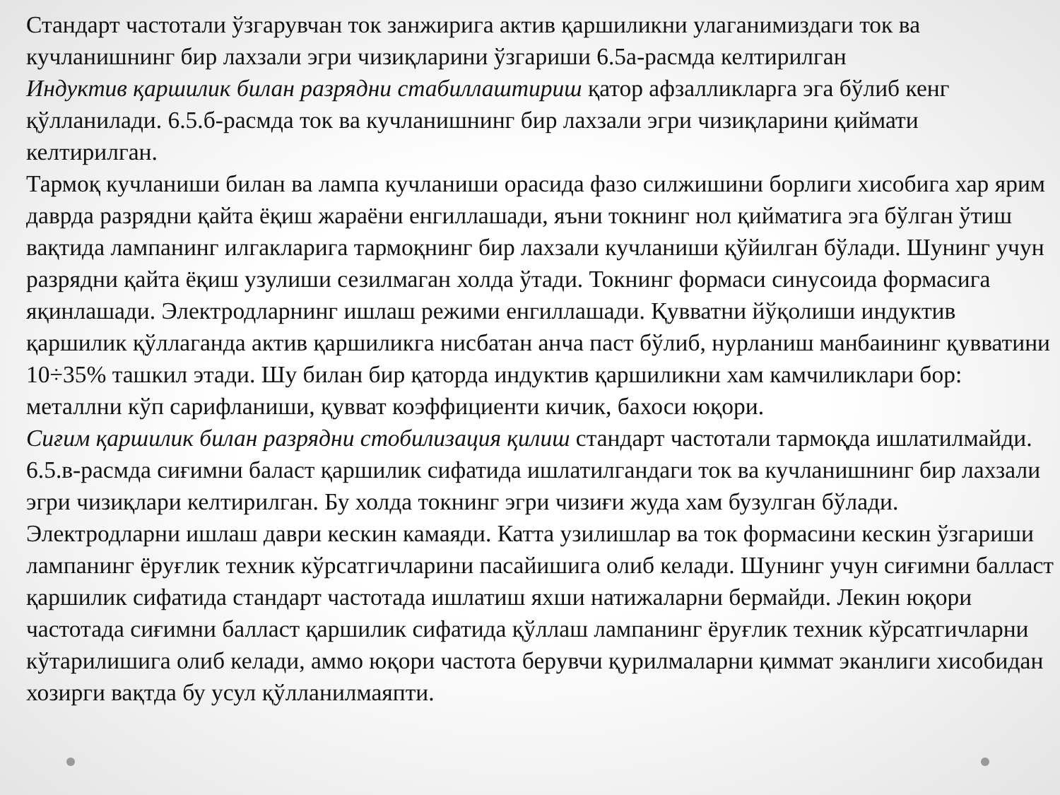Стандарт частотали ўзгарувчан ток занжирига актив қаршиликни улаганимиздаги ток ва кучланишнинг бир лахзали эгри чизиқларини ўзгариши 6.5а-расмда келтирилган
Индуктив қаршилик билан разрядни стабиллаштириш қатор афзалликларга эга бўлиб кенг қўлланилади. 6.5.б-расмда ток ва кучланишнинг бир лахзали эгри чизиқларини қиймати келтирилган.
Тармоқ кучланиши билан ва лампа кучланиши орасида фазо силжишини борлиги хисобига хар ярим даврда разрядни қайта ёқиш жараёни енгиллашади, яъни токнинг нол қийматига эга бўлган ўтиш вақтида лампанинг илгакларига тармоқнинг бир лахзали кучланиши қўйилган бўлади. Шунинг учун разрядни қайта ёқиш узулиши сезилмаган холда ўтади. Токнинг формаси синусоида формасига яқинлашади. Электродларнинг ишлаш режими енгиллашади. Қувватни йўқолиши индуктив қаршилик қўллаганда актив қаршиликга нисбатан анча паст бўлиб, нурланиш манбаининг қувватини 10÷35% ташкил этади. Шу билан бир қаторда индуктив қаршиликни хам камчиликлари бор: металлни кўп сарифланиши, қувват коэффициенти кичик, бахоси юқори.
Сиғим қаршилик билан разрядни стобилизация қилиш стандарт частотали тармоқда ишлатилмайди. 6.5.в-расмда сиғимни баласт қаршилик сифатида ишлатилгандаги ток ва кучланишнинг бир лахзали эгри чизиқлари келтирилган. Бу холда токнинг эгри чизиғи жуда хам бузулган бўлади. Электродларни ишлаш даври кескин камаяди. Катта узилишлар ва ток формасини кескин ўзгариши лампанинг ёруғлик техник кўрсатгичларини пасайишига олиб келади. Шунинг учун сиғимни балласт қаршилик сифатида стандарт частотада ишлатиш яхши натижаларни бермайди. Лекин юқори частотада сиғимни балласт қаршилик сифатида қўллаш лампанинг ёруғлик техник кўрсатгичларни кўтарилишига олиб келади, аммо юқори частота берувчи қурилмаларни қиммат эканлиги хисобидан хозирги вақтда бу усул қўлланилмаяпти.